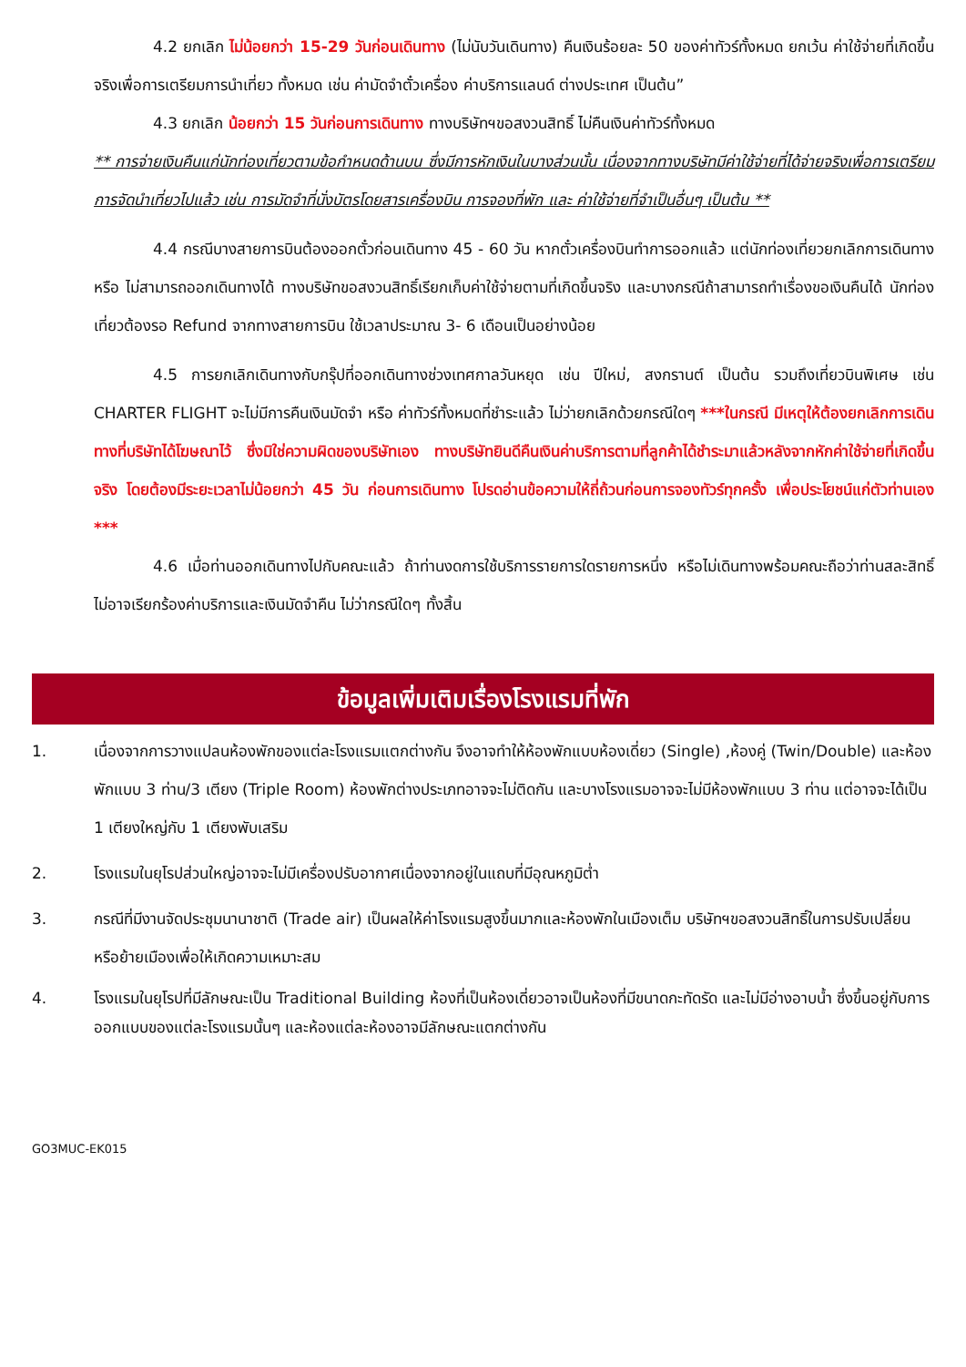4.2 ยกเลิก ไม่น้อยกว่า 15-29 วันก่อนเดินทาง (ไม่นับวันเดินทาง) คืนเงินร้อยละ 50 ของค่าทัวร์ทั้งหมด ยกเว้น ค่าใช้จ่ายที่เกิดขึ้นจริงเพื่อการเตรียมการนำเที่ยว ทั้งหมด เช่น ค่ามัดจำตั๋วเครื่อง ค่าบริการแลนด์ ต่างประเทศ เป็นต้น”
4.3 ยกเลิก น้อยกว่า 15 วันก่อนการเดินทาง ทางบริษัทฯขอสงวนสิทธิ์ ไม่คืนเงินค่าทัวร์ทั้งหมด
** การจ่ายเงินคืนแก่นักท่องเที่ยวตามข้อกำหนดด้านบน ซึ่งมีการหักเงินในบางส่วนนั้น เนื่องจากทางบริษัทมีค่าใช้จ่ายที่ได้จ่ายจริงเพื่อการเตรียมการจัดนำเที่ยวไปแล้ว เช่น การมัดจำที่นั่งบัตรโดยสารเครื่องบิน การจองที่พัก และ ค่าใช้จ่ายที่จำเป็นอื่นๆ เป็นต้น **
4.4 กรณีบางสายการบินต้องออกตั๋วก่อนเดินทาง 45 - 60 วัน หากตั๋วเครื่องบินทำการออกแล้ว แต่นักท่องเที่ยวยกเลิกการเดินทาง หรือ ไม่สามารถออกเดินทางได้ ทางบริษัทขอสงวนสิทธิ์เรียกเก็บค่าใช้จ่ายตามที่เกิดขึ้นจริง และบางกรณีถ้าสามารถทำเรื่องขอเงินคืนได้ นักท่องเที่ยวต้องรอ Refund จากทางสายการบิน ใช้เวลาประมาณ 3- 6 เดือนเป็นอย่างน้อย
4.5 การยกเลิกเดินทางกับกรุ๊ปที่ออกเดินทางช่วงเทศกาลวันหยุด เช่น ปีใหม่, สงกรานต์ เป็นต้น รวมถึงเที่ยวบินพิเศษ เช่น CHARTER FLIGHT จะไม่มีการคืนเงินมัดจำ หรือ ค่าทัวร์ทั้งหมดที่ชำระแล้ว ไม่ว่ายกเลิกด้วยกรณีใดๆ ***ในกรณี มีเหตุให้ต้องยกเลิกการเดินทางที่บริษัทได้โฆษณาไว้ ซึ่งมิใช่ความผิดของบริษัทเอง ทางบริษัทยินดีคืนเงินค่าบริการตามที่ลูกค้าได้ชำระมาแล้วหลังจากหักค่าใช้จ่ายที่เกิดขึ้นจริง โดยต้องมีระยะเวลาไม่น้อยกว่า 45 วัน ก่อนการเดินทาง โปรดอ่านข้อความให้ถี่ถ้วนก่อนการจองทัวร์ทุกครั้ง เพื่อประโยชน์แก่ตัวท่านเอง ***
4.6 เมื่อท่านออกเดินทางไปกับคณะแล้ว ถ้าท่านงดการใช้บริการรายการใดรายการหนึ่ง หรือไม่เดินทางพร้อมคณะถือว่าท่านสละสิทธิ์ ไม่อาจเรียกร้องค่าบริการและเงินมัดจำคืน ไม่ว่ากรณีใดๆ ทั้งสิ้น
ข้อมูลเพิ่มเติมเรื่องโรงแรมที่พัก
1. เนื่องจากการวางแปลนห้องพักของแต่ละโรงแรมแตกต่างกัน จึงอาจทำให้ห้องพักแบบห้องเดี่ยว (Single) ,ห้องคู่ (Twin/Double) และห้องพักแบบ 3 ท่าน/3 เตียง (Triple Room) ห้องพักต่างประเภทอาจจะไม่ติดกัน และบางโรงแรมอาจจะไม่มีห้องพักแบบ 3 ท่าน แต่อาจจะได้เป็น 1 เตียงใหญ่กับ 1 เตียงพับเสริม
2. โรงแรมในยุโรปส่วนใหญ่อาจจะไม่มีเครื่องปรับอากาศเนื่องจากอยู่ในแถบที่มีอุณหภูมิต่ำ
3. กรณีที่มีงานจัดประชุมนานาชาติ (Trade air) เป็นผลให้ค่าโรงแรมสูงขึ้นมากและห้องพักในเมืองเต็ม บริษัทฯขอสงวนสิทธิ์ในการปรับเปลี่ยนหรือย้ายเมืองเพื่อให้เกิดความเหมาะสม
4. โรงแรมในยุโรปที่มีลักษณะเป็น Traditional Building ห้องที่เป็นห้องเดี่ยวอาจเป็นห้องที่มีขนาดกะทัดรัด และไม่มีอ่างอาบน้ำ ซึ่งขึ้นอยู่กับการออกแบบของแต่ละโรงแรมนั้นๆ และห้องแต่ละห้องอาจมีลักษณะแตกต่างกัน
GO3MUC-EK015